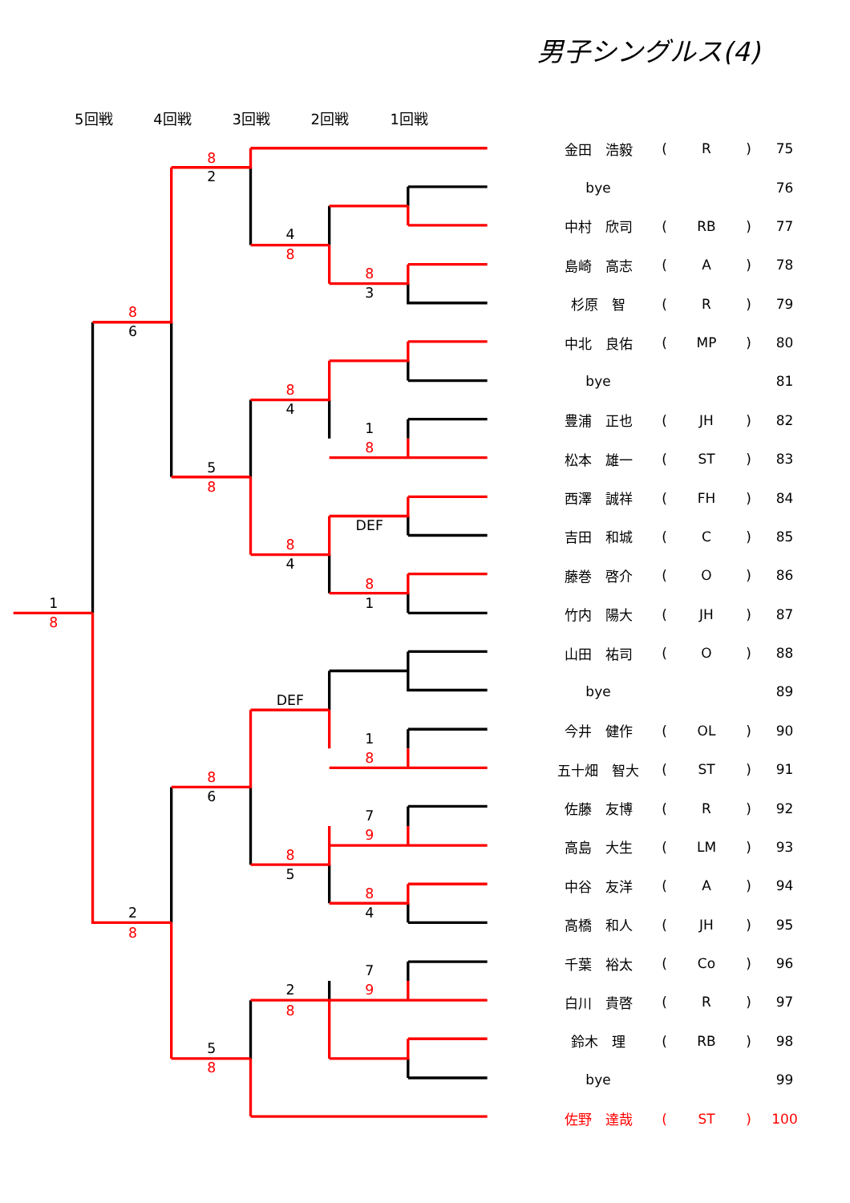男子シングルス(4)
5回戦
4回戦
3回戦
2回戦
1回戦
2
4
3
6
4
1
5
DEF
4
1
1
DEF
1
6
7
5
2
4
7
2
5
8
8
8
8
8
8
8
8
8
8
8
8
9
8
8
8
9
8
8
| | 金田 浩毅 | ( | R | ) | 75 |
| | bye | | | | 76 |
| | 中村 欣司 | ( | RB | ) | 77 |
| | 島崎 高志 | ( | A | ) | 78 |
| | 杉原 智 | ( | R | ) | 79 |
| | 中北 良佑 | ( | MP | ) | 80 |
| | bye | | | | 81 |
| | 豊浦 正也 | ( | JH | ) | 82 |
| | 松本 雄一 | ( | ST | ) | 83 |
| | 西澤 誠祥 | ( | FH | ) | 84 |
| | 吉田 和城 | ( | C | ) | 85 |
| | 藤巻 啓介 | ( | O | ) | 86 |
| | 竹内 陽大 | ( | JH | ) | 87 |
| | 山田 祐司 | ( | O | ) | 88 |
| | bye | | | | 89 |
| | 今井 健作 | ( | OL | ) | 90 |
| | 五十畑 智大 | ( | ST | ) | 91 |
| | 佐藤 友博 | ( | R | ) | 92 |
| | 高島 大生 | ( | LM | ) | 93 |
| | 中谷 友洋 | ( | A | ) | 94 |
| | 高橋 和人 | ( | JH | ) | 95 |
| | 千葉 裕太 | ( | Co | ) | 96 |
| | 白川 貴啓 | ( | R | ) | 97 |
| | 鈴木 理 | ( | RB | ) | 98 |
| | bye | | | | 99 |
| | 佐野 達哉 | ( | ST | ) | 100 |